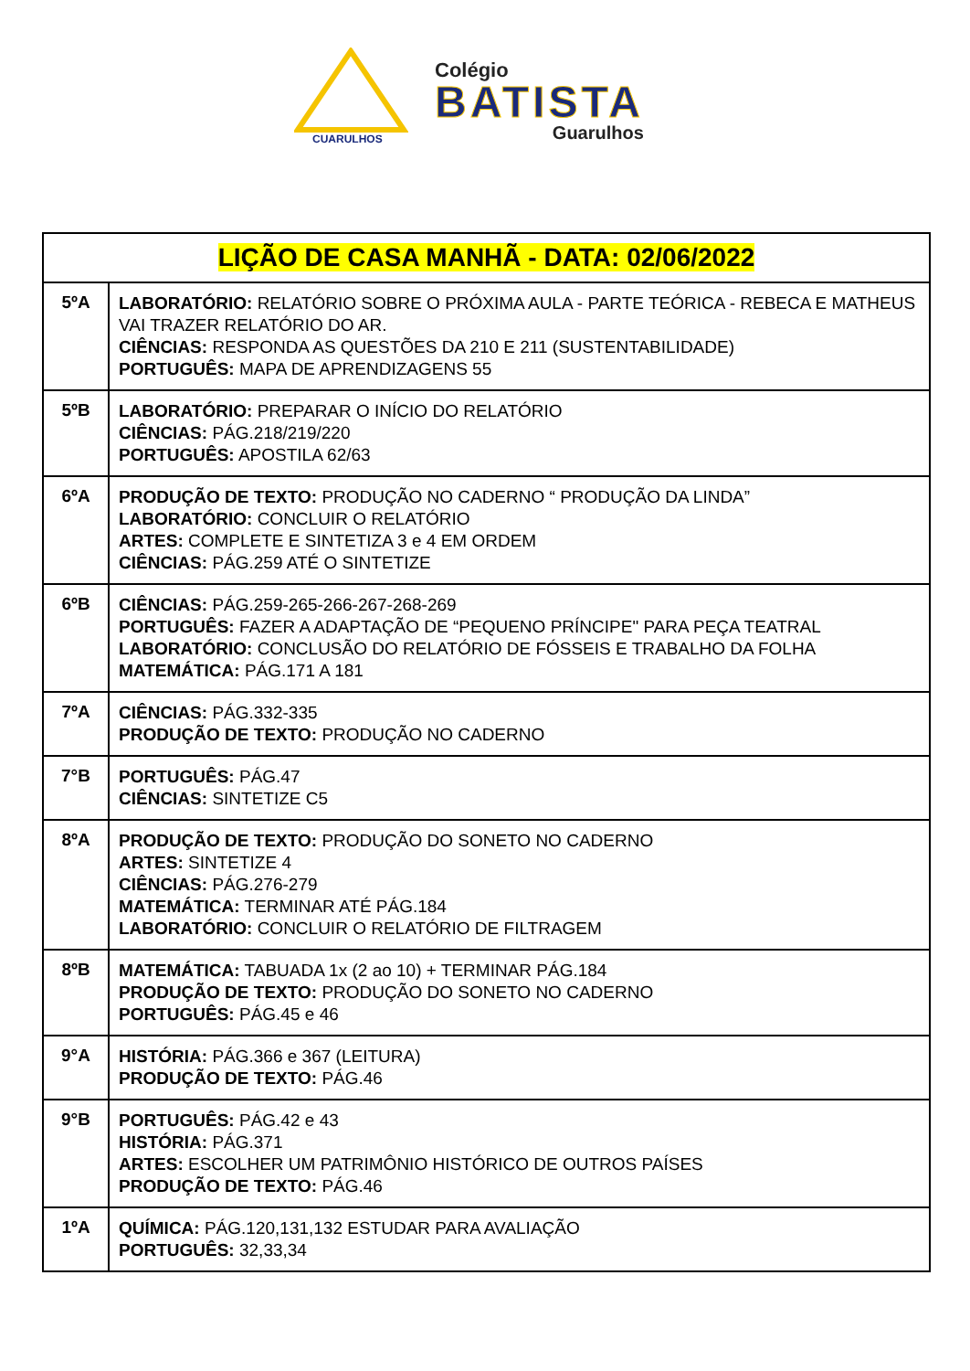CUARULHOS
Colégio
BATISTA
Guarulhos
| LIÇÃO DE CASA MANHÃ - DATA: 02/06/2022 | |
| --- | --- |
| 5ºA | LABORATÓRIO: RELATÓRIO SOBRE O PRÓXIMA AULA - PARTE TEÓRICA - REBECA E MATHEUS VAI TRAZER RELATÓRIO DO AR. CIÊNCIAS: RESPONDA AS QUESTÕES DA 210 E 211 (SUSTENTABILIDADE) PORTUGUÊS: MAPA DE APRENDIZAGENS 55 |
| 5ºB | LABORATÓRIO: PREPARAR O INÍCIO DO RELATÓRIO CIÊNCIAS: PÁG.218/219/220 PORTUGUÊS: APOSTILA 62/63 |
| 6ºA | PRODUÇÃO DE TEXTO: PRODUÇÃO NO CADERNO “ PRODUÇÃO DA LINDA” LABORATÓRIO: CONCLUIR O RELATÓRIO ARTES: COMPLETE E SINTETIZA 3 e 4 EM ORDEM CIÊNCIAS: PÁG.259 ATÉ O SINTETIZE |
| 6ºB | CIÊNCIAS: PÁG.259-265-266-267-268-269 PORTUGUÊS: FAZER A ADAPTAÇÃO DE “PEQUENO PRÍNCIPE" PARA PEÇA TEATRAL LABORATÓRIO: CONCLUSÃO DO RELATÓRIO DE FÓSSEIS E TRABALHO DA FOLHA MATEMÁTICA: PÁG.171 A 181 |
| 7ºA | CIÊNCIAS: PÁG.332-335 PRODUÇÃO DE TEXTO: PRODUÇÃO NO CADERNO |
| 7°B | PORTUGUÊS: PÁG.47 CIÊNCIAS: SINTETIZE C5 |
| 8ºA | PRODUÇÃO DE TEXTO: PRODUÇÃO DO SONETO NO CADERNO ARTES: SINTETIZE 4 CIÊNCIAS: PÁG.276-279 MATEMÁTICA: TERMINAR ATÉ PÁG.184 LABORATÓRIO: CONCLUIR O RELATÓRIO DE FILTRAGEM |
| 8ºB | MATEMÁTICA: TABUADA 1x (2 ao 10) + TERMINAR PÁG.184 PRODUÇÃO DE TEXTO: PRODUÇÃO DO SONETO NO CADERNO PORTUGUÊS: PÁG.45 e 46 |
| 9°A | HISTÓRIA: PÁG.366 e 367 (LEITURA) PRODUÇÃO DE TEXTO: PÁG.46 |
| 9°B | PORTUGUÊS: PÁG.42 e 43 HISTÓRIA: PÁG.371 ARTES: ESCOLHER UM PATRIMÔNIO HISTÓRICO DE OUTROS PAÍSES PRODUÇÃO DE TEXTO: PÁG.46 |
| 1ºA | QUÍMICA: PÁG.120,131,132 ESTUDAR PARA AVALIAÇÃO PORTUGUÊS: 32,33,34 |